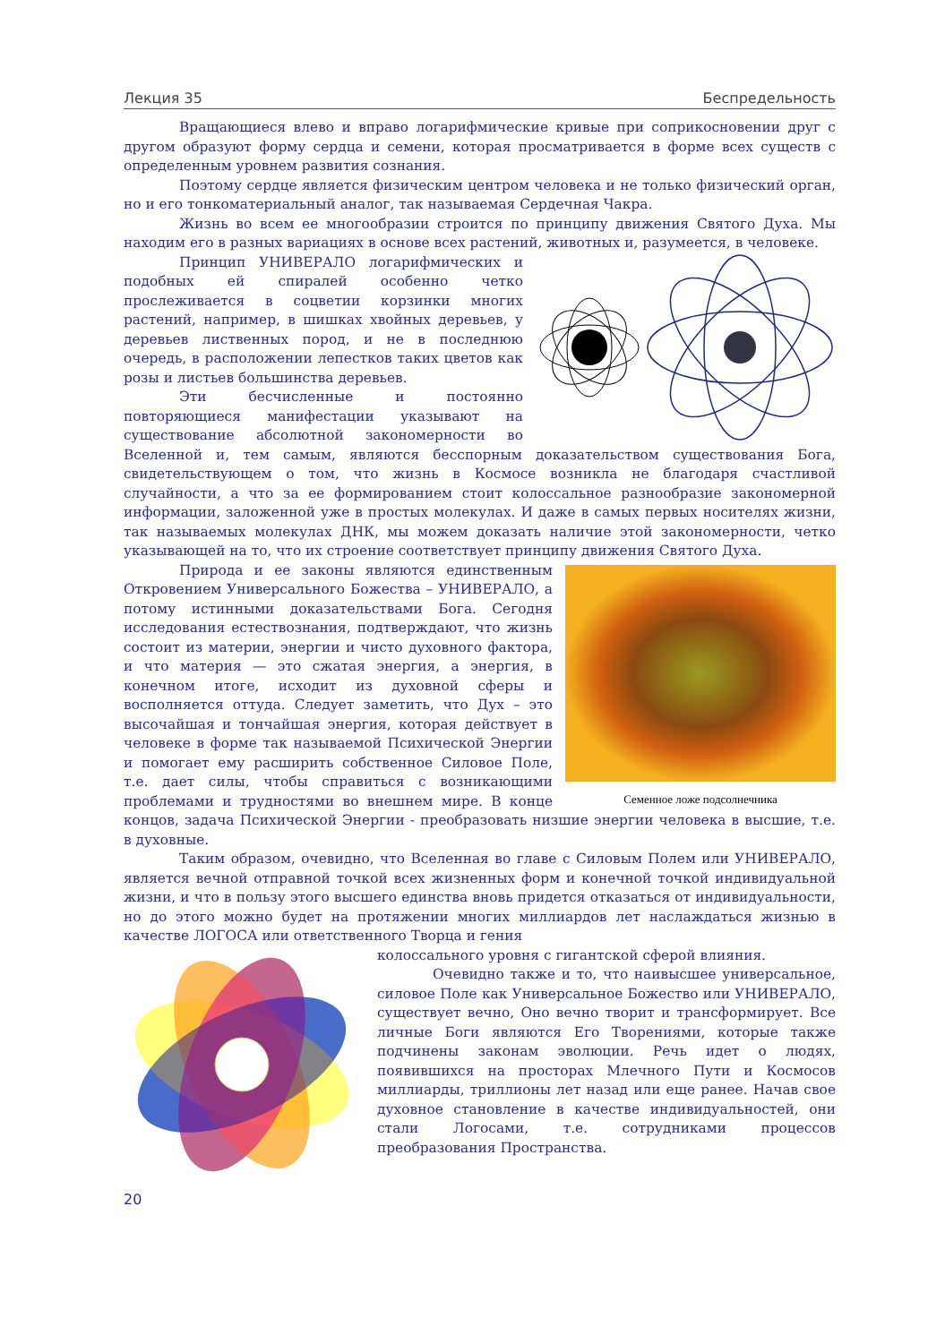Лекция 35 Беспредельность
Вращающиеся влево и вправо логарифмические кривые при соприкосновении друг с другом образуют форму сердца и семени, которая просматривается в форме всех существ с определенным уровнем развития сознания.
Поэтому сердце является физическим центром человека и не только физический орган, но и его тонкоматериальный аналог, так называемая Сердечная Чакра.
Жизнь во всем ее многообразии строится по принципу движения Святого Духа. Мы находим его в разных вариациях в основе всех растений, животных и, разумеется, в человеке.
Принцип УНИВЕРАЛО логарифмических и подобных ей спиралей особенно четко прослеживается в соцветии корзинки многих растений, например, в шишках хвойных деревьев, у деревьев лиственных пород, и не в последнюю очередь, в расположении лепестков таких цветов как розы и листьев большинства деревьев.
Эти бесчисленные и постоянно повторяющиеся манифестации указывают на существование абсолютной закономерности во Вселенной и, тем самым, являются бесспорным доказательством существования Бога, свидетельствующем о том, что жизнь в Космосе возникла не благодаря счастливой случайности, а что за ее формированием стоит колоссальное разнообразие закономерной информации, заложенной уже в простых молекулах. И даже в самых первых носителях жизни, так называемых молекулах ДНК, мы можем доказать наличие этой закономерности, четко указывающей на то, что их строение соответствует принципу движения Святого Духа.
Семенное ложе подсолнечника
Природа и ее законы являются единственным Откровением Универсального Божества – УНИВЕРАЛО, а потому истинными доказательствами Бога. Сегодня исследования естествознания, подтверждают, что жизнь состоит из материи, энергии и чисто духовного фактора, и что материя — это сжатая энергия, а энергия, в конечном итоге, исходит из духовной сферы и восполняется оттуда. Следует заметить, что Дух – это высочайшая и тончайшая энергия, которая действует в человеке в форме так называемой Психической Энергии и помогает ему расширить собственное Силовое Поле, т.е. дает силы, чтобы справиться с возникающими проблемами и трудностями во внешнем мире. В конце концов, задача Психической Энергии - преобразовать низшие энергии человека в высшие, т.е. в духовные.
Таким образом, очевидно, что Вселенная во главе с Силовым Полем или УНИВЕРАЛО, является вечной отправной точкой всех жизненных форм и конечной точкой индивидуальной жизни, и что в пользу этого высшего единства вновь придется отказаться от индивидуальности, но до этого можно будет на протяжении многих миллиардов лет наслаждаться жизнью в качестве ЛОГОСА или ответственного Творца и гения
колоссального уровня с гигантской сферой влияния.
Очевидно также и то, что наивысшее универсальное, силовое Поле как Универсальное Божество или УНИВЕРАЛО, существует вечно, Оно вечно творит и трансформирует. Все личные Боги являются Его Творениями, которые также подчинены законам эволюции. Речь идет о людях, появившихся на просторах Млечного Пути и Космосов миллиарды, триллионы лет назад или еще ранее. Начав свое духовное становление в качестве индивидуальностей, они стали Логосами, т.е. сотрудниками процессов преобразования Пространства.
20